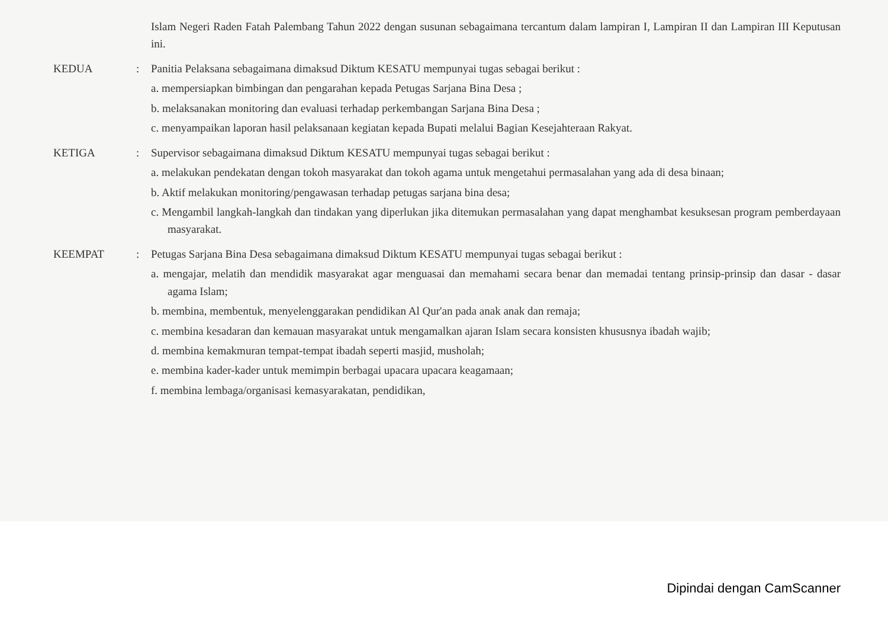| | | Islam Negeri Raden Fatah Palembang Tahun 2022 dengan susunan sebagaimana tercantum dalam lampiran I, Lampiran II dan Lampiran III Keputusan ini. |
| KEDUA | : | Panitia Pelaksana sebagaimana dimaksud Diktum KESATU mempunyai tugas sebagai berikut : a. mempersiapkan bimbingan dan pengarahan kepada Petugas Sarjana Bina Desa ; b. melaksanakan monitoring dan evaluasi terhadap perkembangan Sarjana Bina Desa ; c. menyampaikan laporan hasil pelaksanaan kegiatan kepada Bupati melalui Bagian Kesejahteraan Rakyat. |
| KETIGA | : | Supervisor sebagaimana dimaksud Diktum KESATU mempunyai tugas sebagai berikut : a. melakukan pendekatan dengan tokoh masyarakat dan tokoh agama untuk mengetahui permasalahan yang ada di desa binaan; b. Aktif melakukan monitoring/pengawasan terhadap petugas sarjana bina desa; c. Mengambil langkah-langkah dan tindakan yang diperlukan jika ditemukan permasalahan yang dapat menghambat kesuksesan program pemberdayaan masyarakat. |
| KEEMPAT | : | Petugas Sarjana Bina Desa sebagaimana dimaksud Diktum KESATU mempunyai tugas sebagai berikut : a. mengajar, melatih dan mendidik masyarakat agar menguasai dan memahami secara benar dan memadai tentang prinsip-prinsip dan dasar - dasar agama Islam; b. membina, membentuk, menyelenggarakan pendidikan Al Qur'an pada anak anak dan remaja; c. membina kesadaran dan kemauan masyarakat untuk mengamalkan ajaran Islam secara konsisten khususnya ibadah wajib; d. membina kemakmuran tempat-tempat ibadah seperti masjid, musholah; e. membina kader-kader untuk memimpin berbagai upacara upacara keagamaan; f. membina lembaga/organisasi kemasyarakatan, pendidikan, |
Dipindai dengan CamScanner